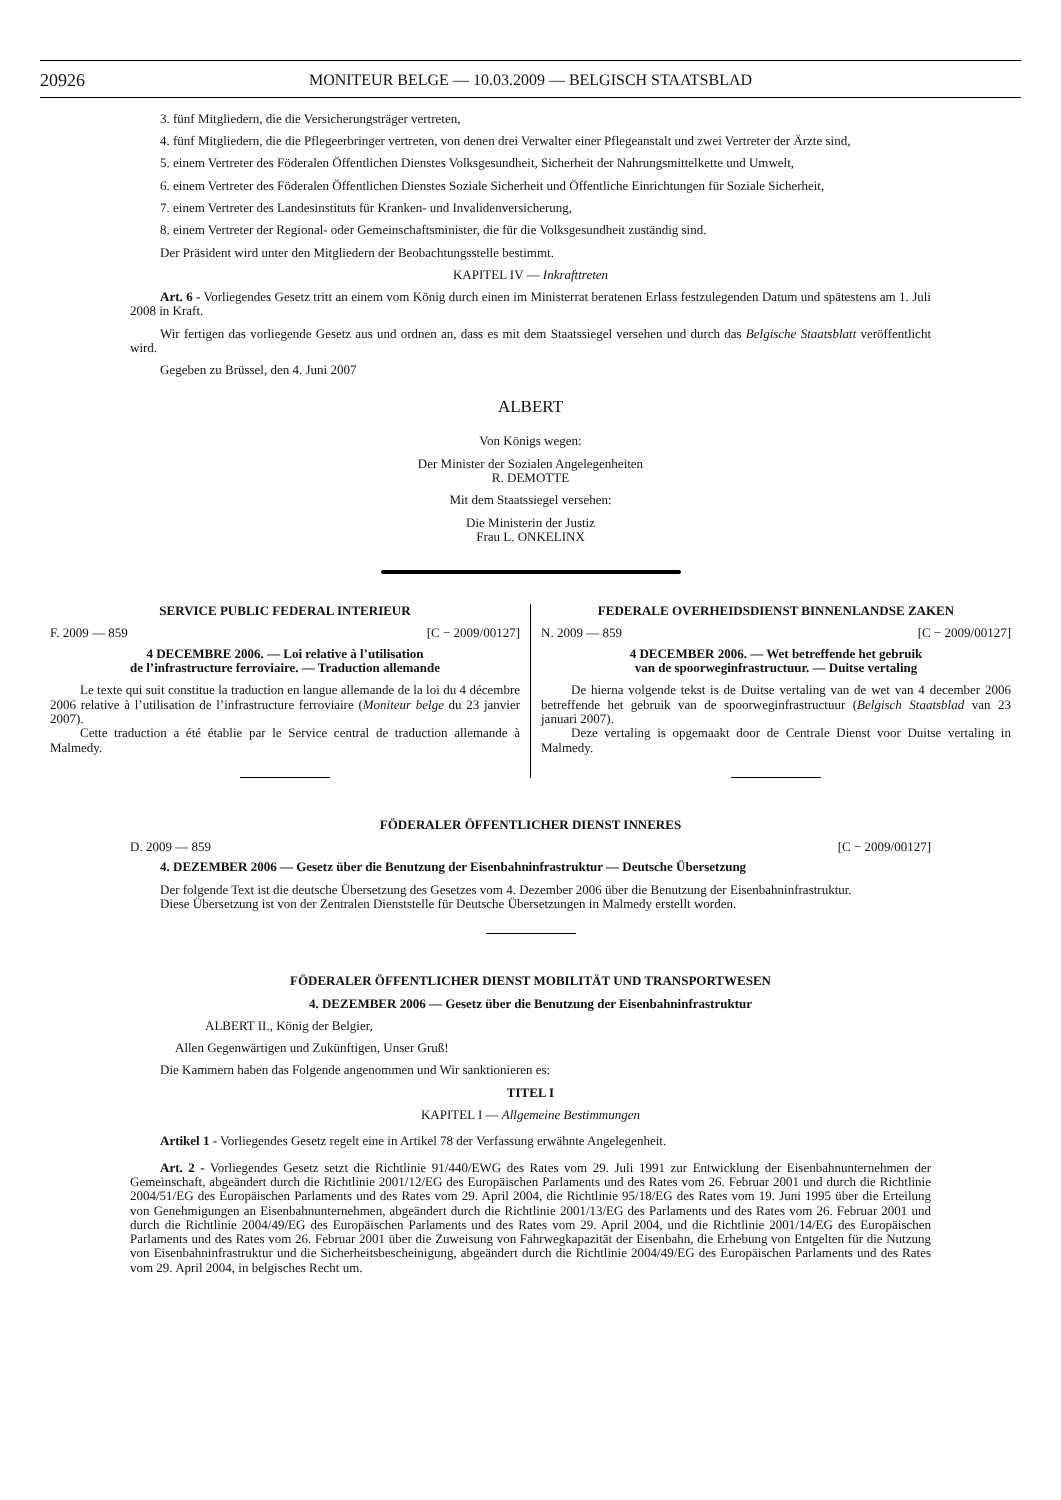20926 MONITEUR BELGE — 10.03.2009 — BELGISCH STAATSBLAD
3. fünf Mitgliedern, die die Versicherungsträger vertreten,
4. fünf Mitgliedern, die die Pflegeerbringer vertreten, von denen drei Verwalter einer Pflegeanstalt und zwei Vertreter der Ärzte sind,
5. einem Vertreter des Föderalen Öffentlichen Dienstes Volksgesundheit, Sicherheit der Nahrungsmittelkette und Umwelt,
6. einem Vertreter des Föderalen Öffentlichen Dienstes Soziale Sicherheit und Öffentliche Einrichtungen für Soziale Sicherheit,
7. einem Vertreter des Landesinstituts für Kranken- und Invalidenversicherung,
8. einem Vertreter der Regional- oder Gemeinschaftsminister, die für die Volksgesundheit zuständig sind.
Der Präsident wird unter den Mitgliedern der Beobachtungsstelle bestimmt.
KAPITEL IV — Inkrafttreten
Art. 6 - Vorliegendes Gesetz tritt an einem vom König durch einen im Ministerrat beratenen Erlass festzulegenden Datum und spätestens am 1. Juli 2008 in Kraft.
Wir fertigen das vorliegende Gesetz aus und ordnen an, dass es mit dem Staatssiegel versehen und durch das Belgische Staatsblatt veröffentlicht wird.
Gegeben zu Brüssel, den 4. Juni 2007
ALBERT
Von Königs wegen:
Der Minister der Sozialen Angelegenheiten
R. DEMOTTE
Mit dem Staatssiegel versehen:
Die Ministerin der Justiz
Frau L. ONKELINX
SERVICE PUBLIC FEDERAL INTERIEUR
F. 2009 — 859 [C − 2009/00127]
4 DECEMBRE 2006. — Loi relative à l’utilisation
de l’infrastructure ferroviaire. — Traduction allemande
Le texte qui suit constitue la traduction en langue allemande de la loi du 4 décembre 2006 relative à l’utilisation de l’infrastructure ferroviaire (Moniteur belge du 23 janvier 2007).
Cette traduction a été établie par le Service central de traduction allemande à Malmedy.
FEDERALE OVERHEIDSDIENST BINNENLANDSE ZAKEN
N. 2009 — 859 [C − 2009/00127]
4 DECEMBER 2006. — Wet betreffende het gebruik
van de spoorweginfrastructuur. — Duitse vertaling
De hierna volgende tekst is de Duitse vertaling van de wet van 4 december 2006 betreffende het gebruik van de spoorweginfrastructuur (Belgisch Staatsblad van 23 januari 2007).
Deze vertaling is opgemaakt door de Centrale Dienst voor Duitse vertaling in Malmedy.
FÖDERALER ÖFFENTLICHER DIENST INNERES
D. 2009 — 859 [C − 2009/00127]
4. DEZEMBER 2006 — Gesetz über die Benutzung der Eisenbahninfrastruktur — Deutsche Übersetzung
Der folgende Text ist die deutsche Übersetzung des Gesetzes vom 4. Dezember 2006 über die Benutzung der Eisenbahninfrastruktur.
Diese Übersetzung ist von der Zentralen Dienststelle für Deutsche Übersetzungen in Malmedy erstellt worden.
FÖDERALER ÖFFENTLICHER DIENST MOBILITÄT UND TRANSPORTWESEN
4. DEZEMBER 2006 — Gesetz über die Benutzung der Eisenbahninfrastruktur
ALBERT II., König der Belgier,
Allen Gegenwärtigen und Zukünftigen, Unser Gruß!
Die Kammern haben das Folgende angenommen und Wir sanktionieren es:
TITEL I
KAPITEL I — Allgemeine Bestimmungen
Artikel 1 - Vorliegendes Gesetz regelt eine in Artikel 78 der Verfassung erwähnte Angelegenheit.
Art. 2 - Vorliegendes Gesetz setzt die Richtlinie 91/440/EWG des Rates vom 29. Juli 1991 zur Entwicklung der Eisenbahnunternehmen der Gemeinschaft, abgeändert durch die Richtlinie 2001/12/EG des Europäischen Parlaments und des Rates vom 26. Februar 2001 und durch die Richtlinie 2004/51/EG des Europäischen Parlaments und des Rates vom 29. April 2004, die Richtlinie 95/18/EG des Rates vom 19. Juni 1995 über die Erteilung von Genehmigungen an Eisenbahnunternehmen, abgeändert durch die Richtlinie 2001/13/EG des Parlaments und des Rates vom 26. Februar 2001 und durch die Richtlinie 2004/49/EG des Europäischen Parlaments und des Rates vom 29. April 2004, und die Richtlinie 2001/14/EG des Europäischen Parlaments und des Rates vom 26. Februar 2001 über die Zuweisung von Fahrwegkapazität der Eisenbahn, die Erhebung von Entgelten für die Nutzung von Eisenbahninfrastruktur und die Sicherheitsbescheinigung, abgeändert durch die Richtlinie 2004/49/EG des Europäischen Parlaments und des Rates vom 29. April 2004, in belgisches Recht um.